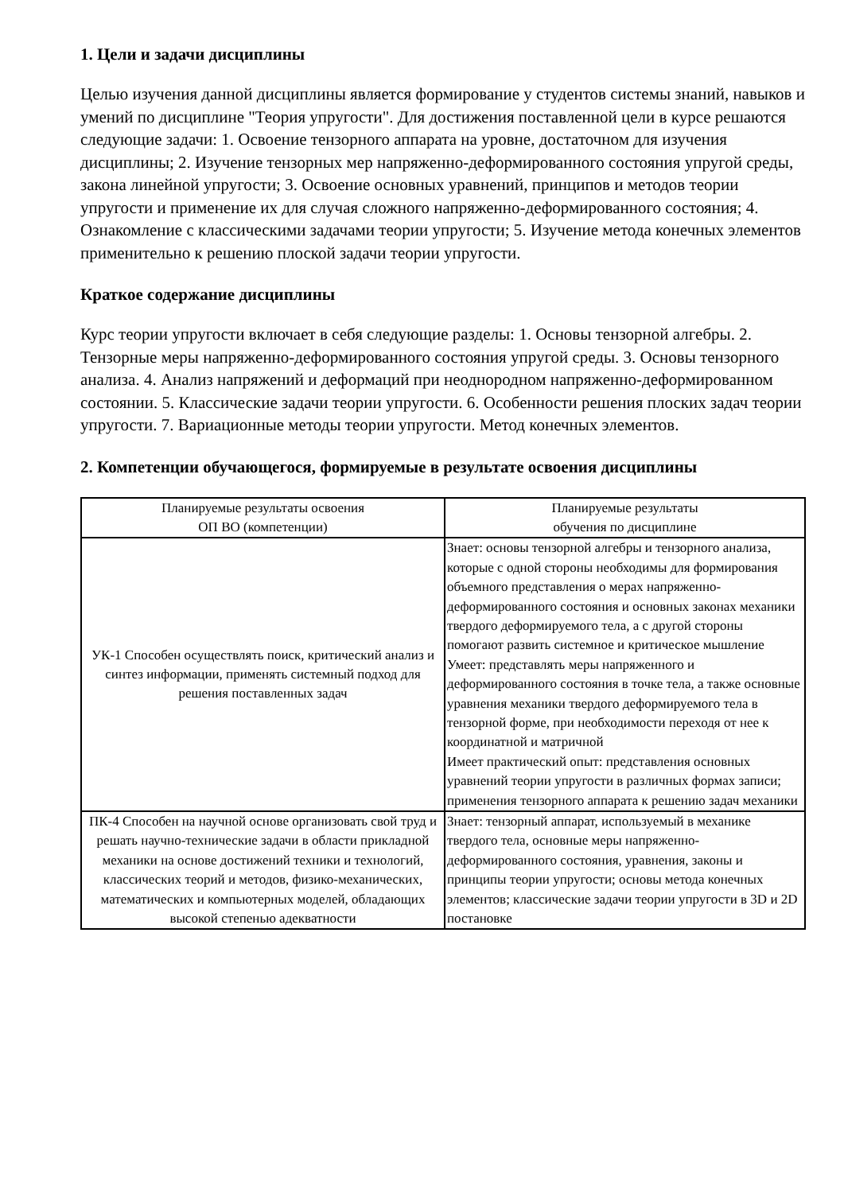1. Цели и задачи дисциплины
Целью изучения данной дисциплины является формирование у студентов системы знаний, навыков и умений по дисциплине "Теория упругости". Для достижения поставленной цели в курсе решаются следующие задачи: 1. Освоение тензорного аппарата на уровне, достаточном для изучения дисциплины; 2. Изучение тензорных мер напряженно-деформированного состояния упругой среды, закона линейной упругости; 3. Освоение основных уравнений, принципов и методов теории упругости и применение их для случая сложного напряженно-деформированного состояния; 4. Ознакомление с классическими задачами теории упругости; 5. Изучение метода конечных элементов применительно к решению плоской задачи теории упругости.
Краткое содержание дисциплины
Курс теории упругости включает в себя следующие разделы: 1. Основы тензорной алгебры. 2. Тензорные меры напряженно-деформированного состояния упругой среды. 3. Основы тензорного анализа. 4. Анализ напряжений и деформаций при неоднородном напряженно-деформированном состоянии. 5. Классические задачи теории упругости. 6. Особенности решения плоских задач теории упругости. 7. Вариационные методы теории упругости. Метод конечных элементов.
2. Компетенции обучающегося, формируемые в результате освоения дисциплины
| Планируемые результаты освоения ОП ВО (компетенции) | Планируемые результаты обучения по дисциплине |
| --- | --- |
| УК-1 Способен осуществлять поиск, критический анализ и синтез информации, применять системный подход для решения поставленных задач | Знает: основы тензорной алгебры и тензорного анализа, которые с одной стороны необходимы для формирования объемного представления о мерах напряженно-деформированного состояния и основных законах механики твердого деформируемого тела, а с другой стороны помогают развить системное и критическое мышление Умеет: представлять меры напряженного и деформированного состояния в точке тела, а также основные уравнения механики твердого деформируемого тела в тензорной форме, при необходимости переходя от нее к координатной и матричной Имеет практический опыт: представления основных уравнений теории упругости в различных формах записи; применения тензорного аппарата к решению задач механики |
| ПК-4 Способен на научной основе организовать свой труд и решать научно-технические задачи в области прикладной механики на основе достижений техники и технологий, классических теорий и методов, физико-механических, математических и компьютерных моделей, обладающих высокой степенью адекватности | Знает: тензорный аппарат, используемый в механике твердого тела, основные меры напряженно-деформированного состояния, уравнения, законы и принципы теории упругости; основы метода конечных элементов; классические задачи теории упругости в 3D и 2D постановке |